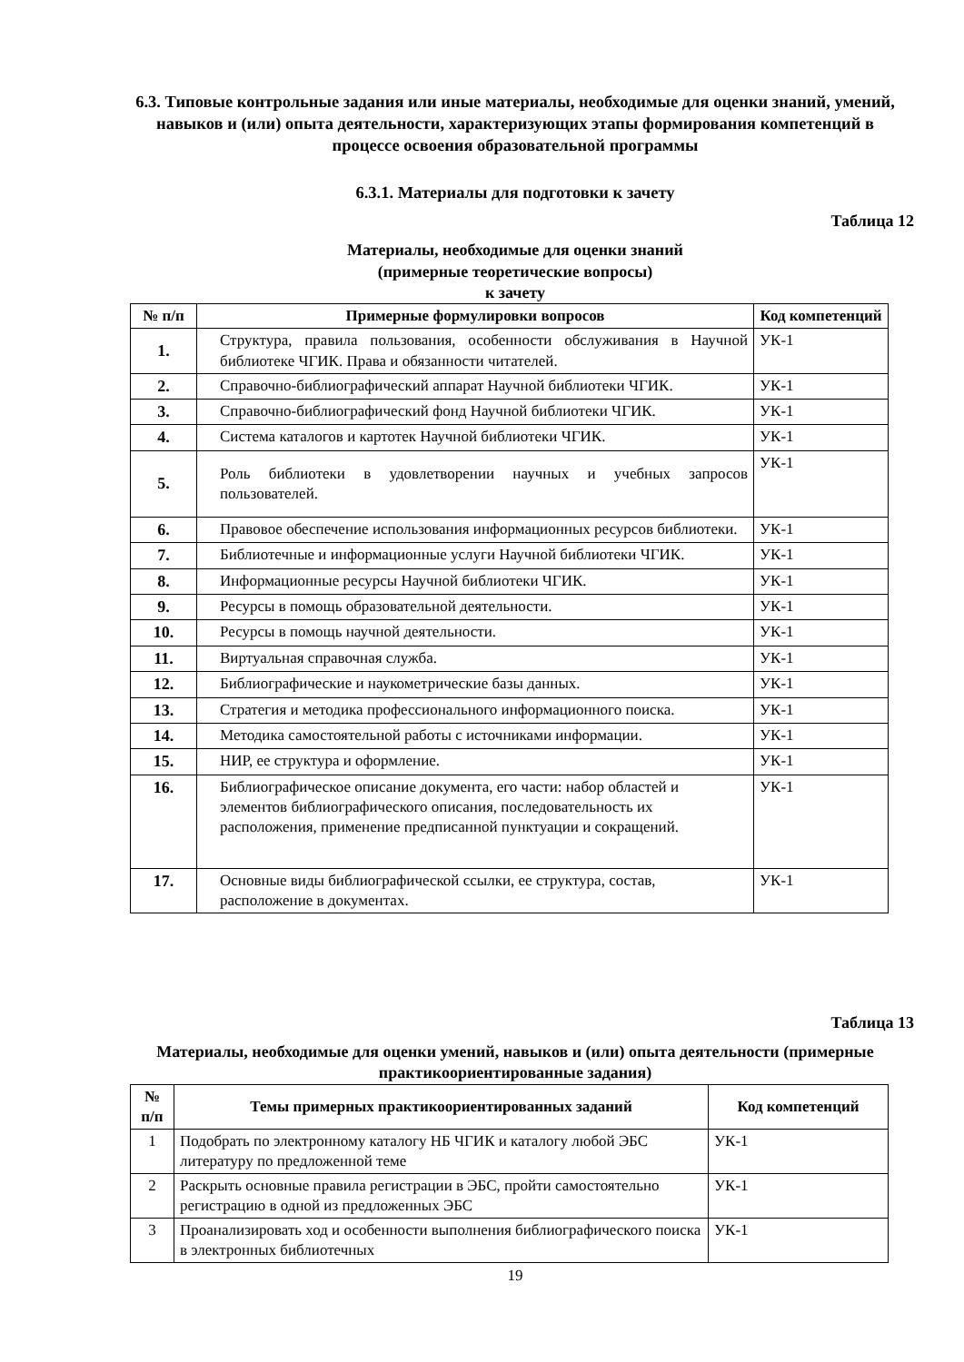6.3. Типовые контрольные задания или иные материалы, необходимые для оценки знаний, умений, навыков и (или) опыта деятельности, характеризующих этапы формирования компетенций в процессе освоения образовательной программы
6.3.1. Материалы для подготовки к зачету
Таблица 12
Материалы, необходимые для оценки знаний
(примерные теоретические вопросы)
к зачету
| № п/п | Примерные формулировки вопросов | Код компетенций |
| --- | --- | --- |
| 1. | Структура, правила пользования, особенности обслуживания в Научной библиотеке ЧГИК. Права и обязанности читателей. | УК-1 |
| 2. | Справочно-библиографический аппарат Научной библиотеки ЧГИК. | УК-1 |
| 3. | Справочно-библиографический фонд Научной библиотеки ЧГИК. | УК-1 |
| 4. | Система каталогов и картотек Научной библиотеки ЧГИК. | УК-1 |
| 5. | Роль библиотеки в удовлетворении научных и учебных запросов пользователей. | УК-1 |
| 6. | Правовое обеспечение использования информационных ресурсов библиотеки. | УК-1 |
| 7. | Библиотечные и информационные услуги Научной библиотеки ЧГИК. | УК-1 |
| 8. | Информационные ресурсы Научной библиотеки ЧГИК. | УК-1 |
| 9. | Ресурсы в помощь образовательной деятельности. | УК-1 |
| 10. | Ресурсы в помощь научной деятельности. | УК-1 |
| 11. | Виртуальная справочная служба. | УК-1 |
| 12. | Библиографические и наукометрические базы данных. | УК-1 |
| 13. | Стратегия и методика профессионального информационного поиска. | УК-1 |
| 14. | Методика самостоятельной работы с источниками информации. | УК-1 |
| 15. | НИР, ее структура и оформление. | УК-1 |
| 16. | Библиографическое описание документа, его части: набор областей и элементов библиографического описания, последовательность их расположения, применение предписанной пунктуации и сокращений. | УК-1 |
| 17. | Основные виды библиографической ссылки, ее структура, состав, расположение в документах. | УК-1 |
Таблица 13
Материалы, необходимые для оценки умений, навыков и (или) опыта деятельности (примерные практикоориентированные задания)
| № п/п | Темы примерных практикоориентированных заданий | Код компетенций |
| --- | --- | --- |
| 1 | Подобрать по электронному каталогу НБ ЧГИК и каталогу любой ЭБС литературу по предложенной теме | УК-1 |
| 2 | Раскрыть основные правила регистрации в ЭБС, пройти самостоятельно регистрацию в одной из предложенных ЭБС | УК-1 |
| 3 | Проанализировать ход и особенности выполнения библиографического поиска в электронных библиотечных | УК-1 |
19